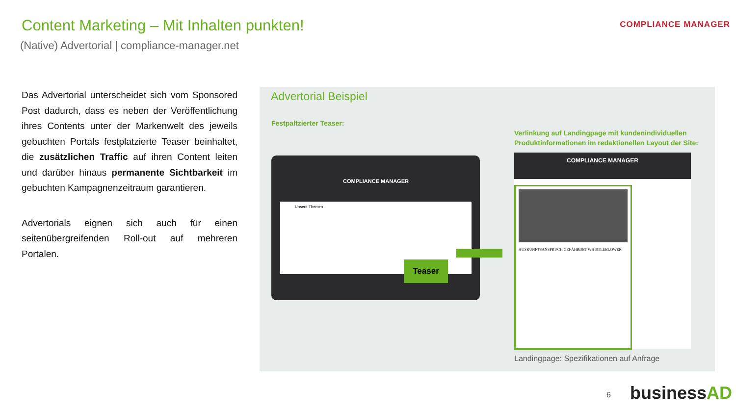Content Marketing – Mit Inhalten punkten!
(Native) Advertorial | compliance-manager.net
COMPLIANCE MANAGER
Das Advertorial unterscheidet sich vom Sponsored Post dadurch, dass es neben der Veröffentlichung ihres Contents unter der Markenwelt des jeweils gebuchten Portals festplatzierte Teaser beinhaltet, die zusätzlichen Traffic auf ihren Content leiten und darüber hinaus permanente Sichtbarkeit im gebuchten Kampagnenzeitraum garantieren.
Advertorials eignen sich auch für einen seitenübergreifenden Roll-out auf mehreren Portalen.
Advertorial Beispiel
Festpaltzierter Teaser:
Verlinkung auf Landingpage mit kundenindividuellen
Produktinformationen im redaktionellen Layout der Site:
COMPLIANCE MANAGER
Unsere Themen
Teaser
COMPLIANCE MANAGER
AUSKUNFTSANSPRUCH GEFÄHRDET WHISTLEBLOWER
Landingpage: Spezifikationen auf Anfrage
6 businessAD